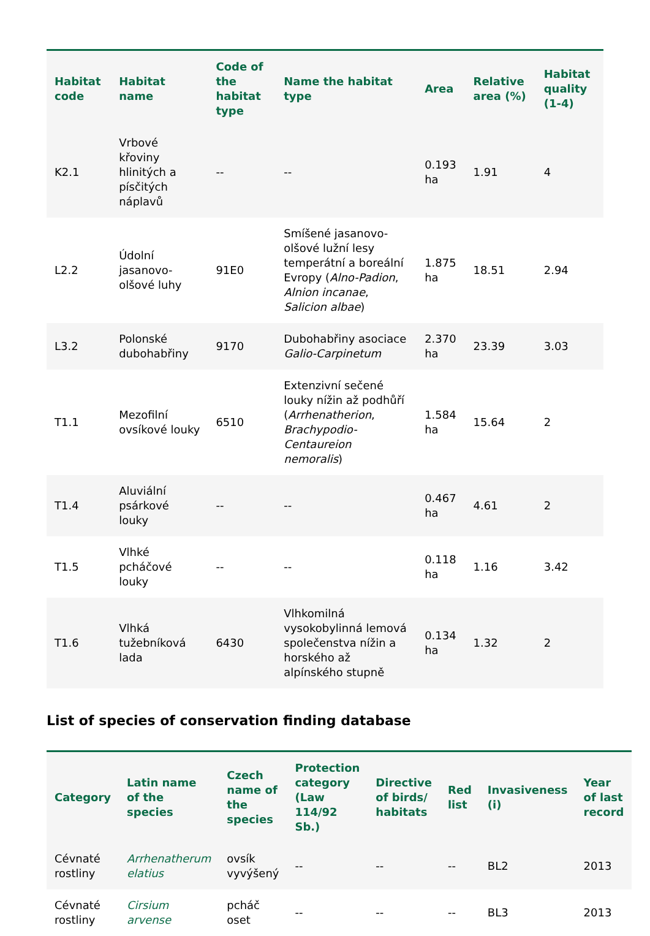| Habitat code | Habitat name | Code of the habitat type | Name the habitat type | Area | Relative area (%) | Habitat quality (1-4) |
| --- | --- | --- | --- | --- | --- | --- |
| K2.1 | Vrbové křoviny hlinitých a písčitých náplavů | -- | -- | 0.193 ha | 1.91 | 4 |
| L2.2 | Údolní jasanovo-olšové luhy | 91E0 | Smíšené jasanovo-olšové lužní lesy temperátní a boreální Evropy ( Alno-Padion , Alnion incanae , Salicion albae ) | 1.875 ha | 18.51 | 2.94 |
| L3.2 | Polonské dubohabřiny | 9170 | Dubohabřiny asociace Galio-Carpinetum | 2.370 ha | 23.39 | 3.03 |
| T1.1 | Mezofilní ovsíkové louky | 6510 | Extenzivní sečené louky nížin až podhůří ( Arrhenatherion , Brachypodio-Centaureion nemoralis ) | 1.584 ha | 15.64 | 2 |
| T1.4 | Aluviální psárkové louky | -- | -- | 0.467 ha | 4.61 | 2 |
| T1.5 | Vlhké pcháčové louky | -- | -- | 0.118 ha | 1.16 | 3.42 |
| T1.6 | Vlhká tužebníková lada | 6430 | Vlhkomilná vysokobylinná lemová společenstva nížin a horského až alpínského stupně | 0.134 ha | 1.32 | 2 |
List of species of conservation finding database
| Category | Latin name of the species | Czech name of the species | Protection category (Law 114/92 Sb.) | Directive of birds/ habitats | Red list | Invasiveness (i) | Year of last record |
| --- | --- | --- | --- | --- | --- | --- | --- |
| Cévnaté rostliny | Arrhenatherum elatius | ovsík vyvýšený | -- | -- | -- | BL2 | 2013 |
| Cévnaté rostliny | Cirsium arvense | pcháč oset | -- | -- | -- | BL3 | 2013 |